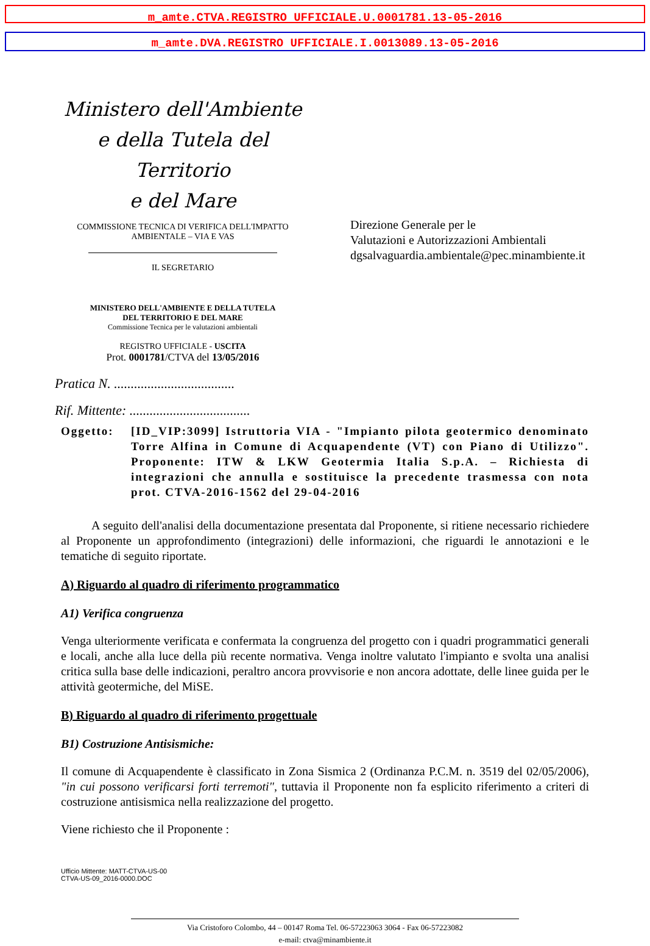m_amte.CTVA.REGISTRO UFFICIALE.U.0001781.13-05-2016
m_amte.DVA.REGISTRO UFFICIALE.I.0013089.13-05-2016
Ministero dell'Ambiente
e della Tutela del Territorio
e del Mare
COMMISSIONE TECNICA DI VERIFICA DELL'IMPATTO
AMBIENTALE – VIA E VAS
IL SEGRETARIO
MINISTERO DELL'AMBIENTE E DELLA TUTELA
DEL TERRITORIO E DEL MARE
Commissione Tecnica per le valutazioni ambientali
REGISTRO UFFICIALE - USCITA
Prot. 0001781/CTVA del 13/05/2016
Pratica N. ....................................
Rif. Mittente: ....................................
Direzione Generale per le
Valutazioni e Autorizzazioni Ambientali
dgsalvaguardia.ambientale@pec.minambiente.it
Oggetto: [ID_VIP:3099] Istruttoria VIA - "Impianto pilota geotermico denominato Torre Alfina in Comune di Acquapendente (VT) con Piano di Utilizzo". Proponente: ITW & LKW Geotermia Italia S.p.A. – Richiesta di integrazioni che annulla e sostituisce la precedente trasmessa con nota prot. CTVA-2016-1562 del 29-04-2016
A seguito dell'analisi della documentazione presentata dal Proponente, si ritiene necessario richiedere al Proponente un approfondimento (integrazioni) delle informazioni, che riguardi le annotazioni e le tematiche di seguito riportate.
A) Riguardo al quadro di riferimento programmatico
A1) Verifica congruenza
Venga ulteriormente verificata e confermata la congruenza del progetto con i quadri programmatici generali e locali, anche alla luce della più recente normativa. Venga inoltre valutato l'impianto e svolta una analisi critica sulla base delle indicazioni, peraltro ancora provvisorie e non ancora adottate, delle linee guida per le attività geotermiche, del MiSE.
B) Riguardo al quadro di riferimento progettuale
B1) Costruzione Antisismiche:
Il comune di Acquapendente è classificato in Zona Sismica 2 (Ordinanza P.C.M. n. 3519 del 02/05/2006), "in cui possono verificarsi forti terremoti", tuttavia il Proponente non fa esplicito riferimento a criteri di costruzione antisismica nella realizzazione del progetto.
Viene richiesto che il Proponente :
Ufficio Mittente: MATT-CTVA-US-00
CTVA-US-09_2016-0000.DOC
Via Cristoforo Colombo, 44 – 00147 Roma Tel. 06-57223063 3064 - Fax 06-57223082
e-mail: ctva@minambiente.it